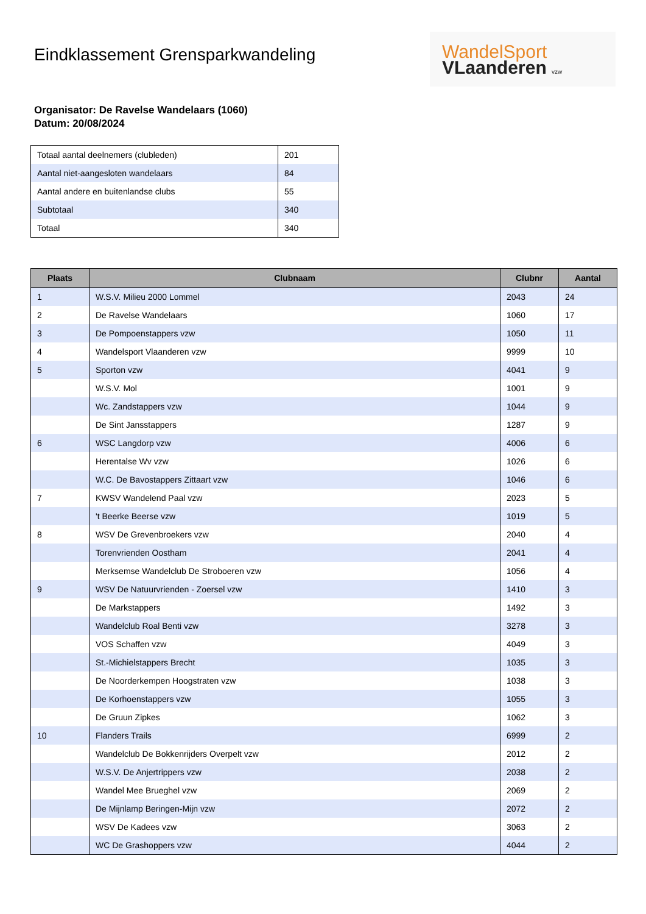Eindklassement Grensparkwandeling
WandelSport
VLaanderen vzw
Organisator: De Ravelse Wandelaars (1060)
Datum: 20/08/2024
| Totaal aantal deelnemers (clubleden) | 201 |
| Aantal niet-aangesloten wandelaars | 84 |
| Aantal andere en buitenlandse clubs | 55 |
| Subtotaal | 340 |
| Totaal | 340 |
| Plaats | Clubnaam | Clubnr | Aantal |
| --- | --- | --- | --- |
| 1 | W.S.V. Milieu 2000 Lommel | 2043 | 24 |
| 2 | De Ravelse Wandelaars | 1060 | 17 |
| 3 | De Pompoenstappers vzw | 1050 | 11 |
| 4 | Wandelsport Vlaanderen vzw | 9999 | 10 |
| 5 | Sporton vzw | 4041 | 9 |
| | W.S.V. Mol | 1001 | 9 |
| | Wc. Zandstappers vzw | 1044 | 9 |
| | De Sint Jansstappers | 1287 | 9 |
| 6 | WSC Langdorp vzw | 4006 | 6 |
| | Herentalse Wv vzw | 1026 | 6 |
| | W.C. De Bavostappers Zittaart vzw | 1046 | 6 |
| 7 | KWSV Wandelend Paal vzw | 2023 | 5 |
| | 't Beerke Beerse vzw | 1019 | 5 |
| 8 | WSV De Grevenbroekers vzw | 2040 | 4 |
| | Torenvrienden Oostham | 2041 | 4 |
| | Merksemse Wandelclub De Stroboeren vzw | 1056 | 4 |
| 9 | WSV De Natuurvrienden - Zoersel vzw | 1410 | 3 |
| | De Markstappers | 1492 | 3 |
| | Wandelclub Roal Benti vzw | 3278 | 3 |
| | VOS Schaffen vzw | 4049 | 3 |
| | St.-Michielstappers Brecht | 1035 | 3 |
| | De Noorderkempen Hoogstraten vzw | 1038 | 3 |
| | De Korhoenstappers vzw | 1055 | 3 |
| | De Gruun Zipkes | 1062 | 3 |
| 10 | Flanders Trails | 6999 | 2 |
| | Wandelclub De Bokkenrijders Overpelt vzw | 2012 | 2 |
| | W.S.V. De Anjertrippers vzw | 2038 | 2 |
| | Wandel Mee Brueghel vzw | 2069 | 2 |
| | De Mijnlamp Beringen-Mijn vzw | 2072 | 2 |
| | WSV De Kadees vzw | 3063 | 2 |
| | WC De Grashoppers vzw | 4044 | 2 |